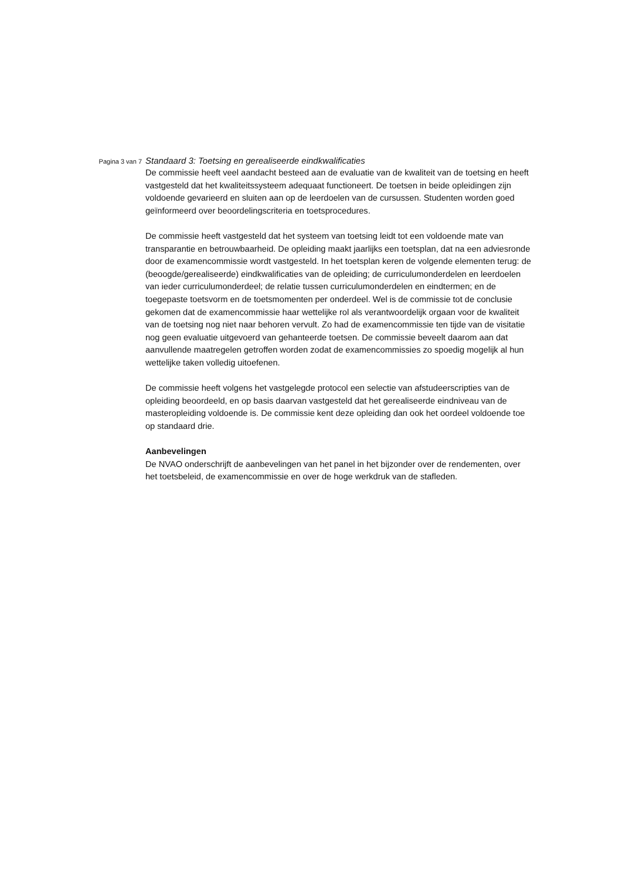Pagina 3 van 7
Standaard 3: Toetsing en gerealiseerde eindkwalificaties
De commissie heeft veel aandacht besteed aan de evaluatie van de kwaliteit van de toetsing en heeft vastgesteld dat het kwaliteitssysteem adequaat functioneert. De toetsen in beide opleidingen zijn voldoende gevarieerd en sluiten aan op de leerdoelen van de cursussen. Studenten worden goed geïnformeerd over beoordelingscriteria en toetsprocedures.
De commissie heeft vastgesteld dat het systeem van toetsing leidt tot een voldoende mate van transparantie en betrouwbaarheid. De opleiding maakt jaarlijks een toetsplan, dat na een adviesronde door de examencommissie wordt vastgesteld. In het toetsplan keren de volgende elementen terug: de (beoogde/gerealiseerde) eindkwalificaties van de opleiding; de curriculumonderdelen en leerdoelen van ieder curriculumonderdeel; de relatie tussen curriculumonderdelen en eindtermen; en de toegepaste toetsvorm en de toetsmomenten per onderdeel. Wel is de commissie tot de conclusie gekomen dat de examencommissie haar wettelijke rol als verantwoordelijk orgaan voor de kwaliteit van de toetsing nog niet naar behoren vervult. Zo had de examencommissie ten tijde van de visitatie nog geen evaluatie uitgevoerd van gehanteerde toetsen. De commissie beveelt daarom aan dat aanvullende maatregelen getroffen worden zodat de examencommissies zo spoedig mogelijk al hun wettelijke taken volledig uitoefenen.
De commissie heeft volgens het vastgelegde protocol een selectie van afstudeerscripties van de opleiding beoordeeld, en op basis daarvan vastgesteld dat het gerealiseerde eindniveau van de masteropleiding voldoende is. De commissie kent deze opleiding dan ook het oordeel voldoende toe op standaard drie.
Aanbevelingen
De NVAO onderschrijft de aanbevelingen van het panel in het bijzonder over de rendementen, over het toetsbeleid, de examencommissie en over de hoge werkdruk van de stafleden.